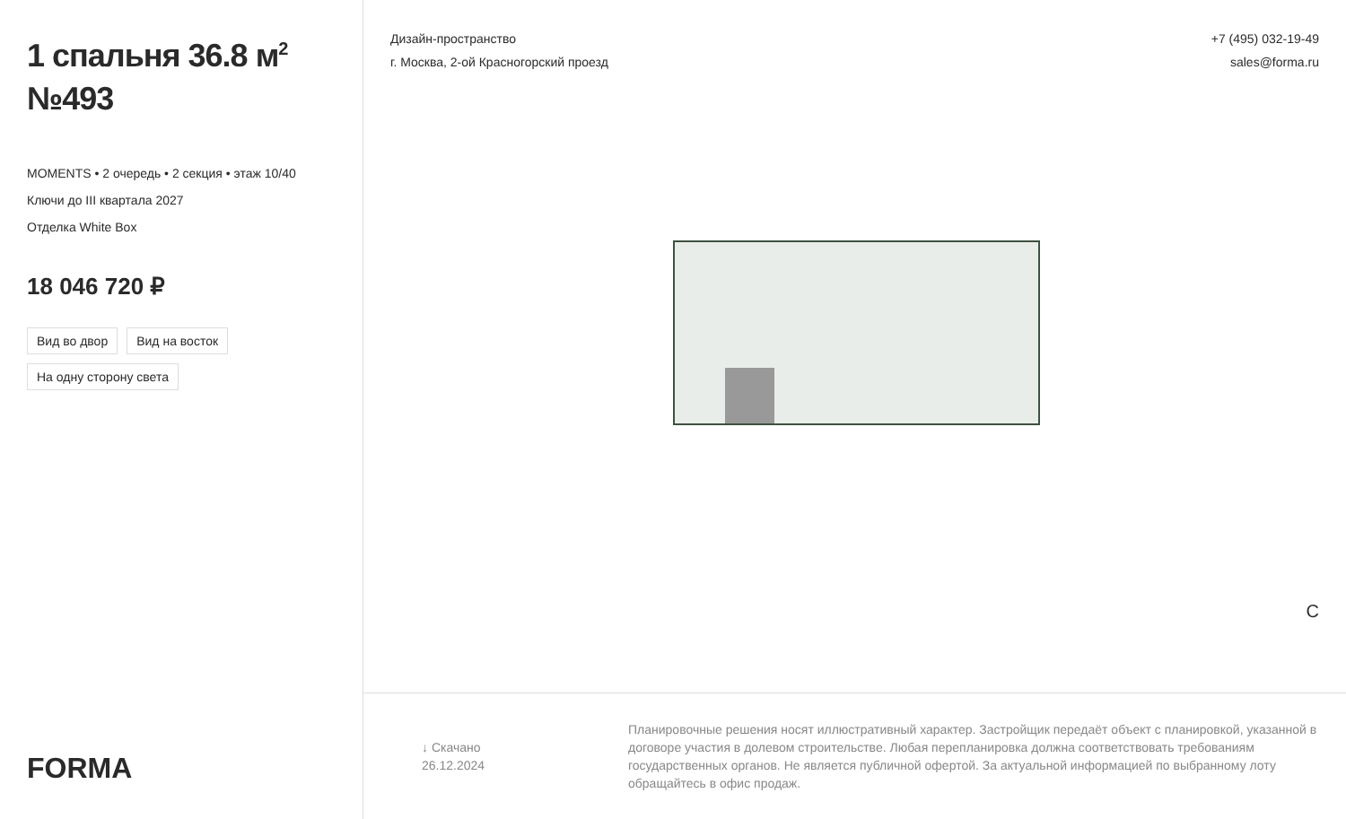1 спальня 36.8 м<sup>2</sup>
№493
MOMENTS • 2 очередь • 2 секция • этаж 10/40
Ключи до III квартала 2027
Отделка White Box
18 046 720 ₽
Вид во двор Вид на восток На одну сторону света
FORMA
Дизайн-пространство
г. Москва, 2-ой Красногорский проезд
+7 (495) 032-19-49
sales@forma.ru
С
↓ Скачано
26.12.2024
Планировочные решения носят иллюстративный характер. Застройщик передаёт объект с планировкой, указанной в договоре участия в долевом строительстве. Любая перепланировка должна соответствовать требованиям государственных органов. Не является публичной офертой. За актуальной информацией по выбранному лоту обращайтесь в офис продаж.